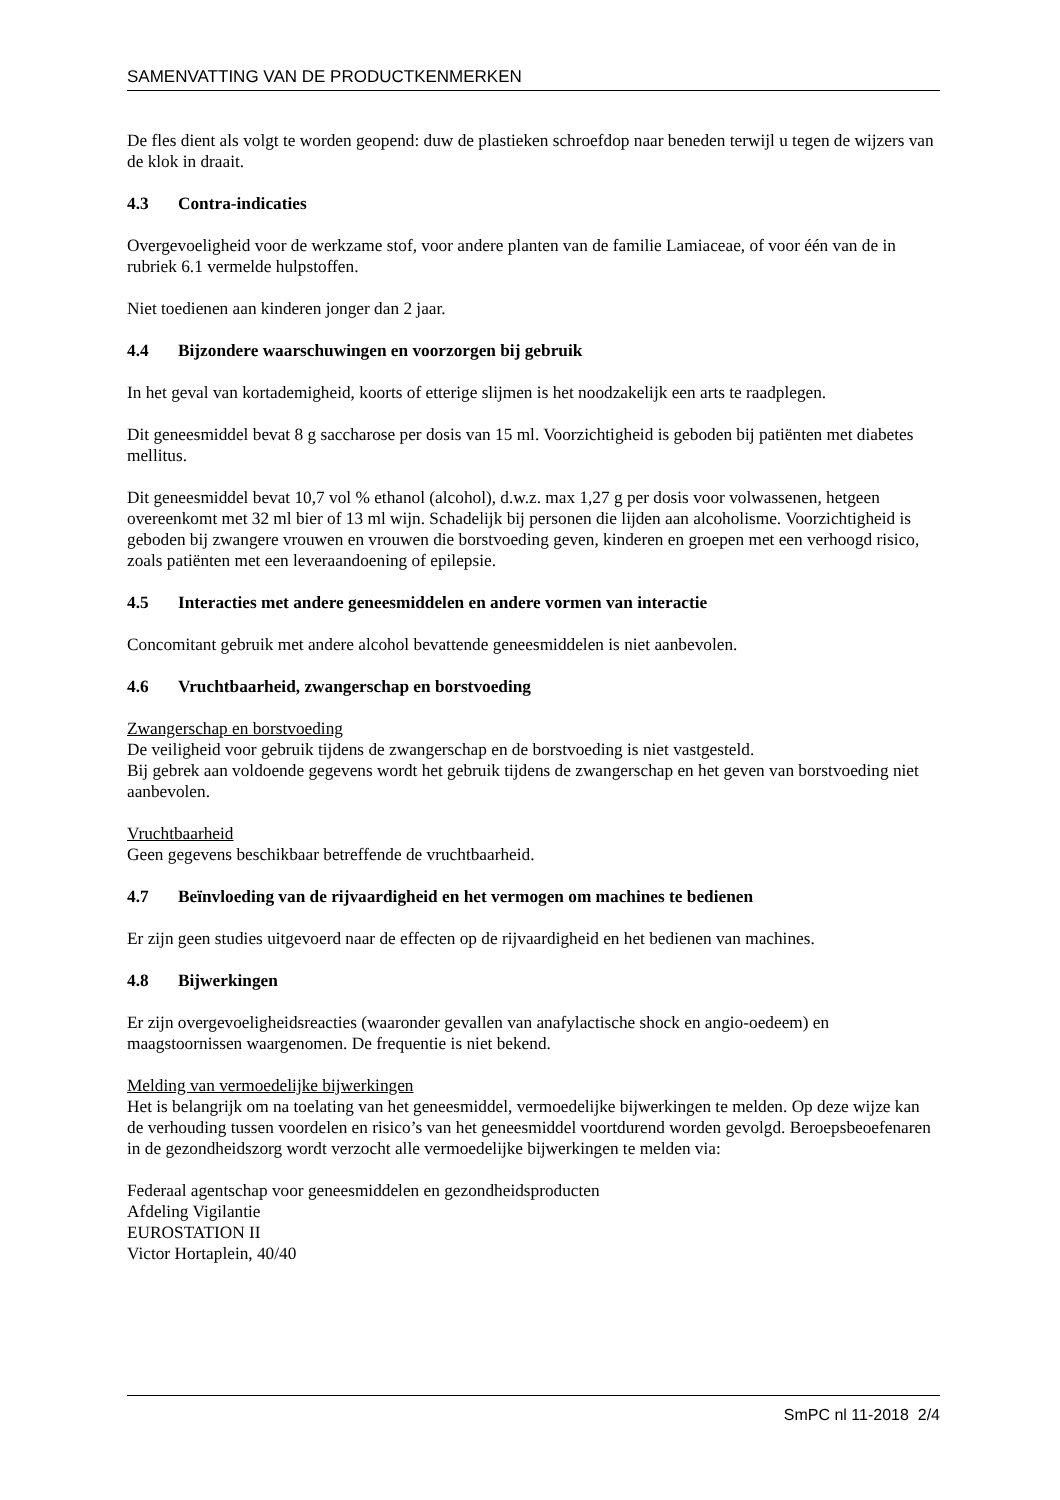SAMENVATTING VAN DE PRODUCTKENMERKEN
De fles dient als volgt te worden geopend: duw de plastieken schroefdop naar beneden terwijl u tegen de wijzers van de klok in draait.
4.3 Contra-indicaties
Overgevoeligheid voor de werkzame stof, voor andere planten van de familie Lamiaceae, of voor één van de in rubriek 6.1 vermelde hulpstoffen.
Niet toedienen aan kinderen jonger dan 2 jaar.
4.4 Bijzondere waarschuwingen en voorzorgen bij gebruik
In het geval van kortademigheid, koorts of etterige slijmen is het noodzakelijk een arts te raadplegen.
Dit geneesmiddel bevat 8 g saccharose per dosis van 15 ml. Voorzichtigheid is geboden bij patiënten met diabetes mellitus.
Dit geneesmiddel bevat 10,7 vol % ethanol (alcohol), d.w.z. max 1,27 g per dosis voor volwassenen, hetgeen overeenkomt met 32 ml bier of 13 ml wijn. Schadelijk bij personen die lijden aan alcoholisme. Voorzichtigheid is geboden bij zwangere vrouwen en vrouwen die borstvoeding geven, kinderen en groepen met een verhoogd risico, zoals patiënten met een leveraandoening of epilepsie.
4.5 Interacties met andere geneesmiddelen en andere vormen van interactie
Concomitant gebruik met andere alcohol bevattende geneesmiddelen is niet aanbevolen.
4.6 Vruchtbaarheid, zwangerschap en borstvoeding
Zwangerschap en borstvoeding
De veiligheid voor gebruik tijdens de zwangerschap en de borstvoeding is niet vastgesteld.
Bij gebrek aan voldoende gegevens wordt het gebruik tijdens de zwangerschap en het geven van borstvoeding niet aanbevolen.
Vruchtbaarheid
Geen gegevens beschikbaar betreffende de vruchtbaarheid.
4.7 Beïnvloeding van de rijvaardigheid en het vermogen om machines te bedienen
Er zijn geen studies uitgevoerd naar de effecten op de rijvaardigheid en het bedienen van machines.
4.8 Bijwerkingen
Er zijn overgevoeligheidsreacties (waaronder gevallen van anafylactische shock en angio-oedeem) en maagstoornissen waargenomen. De frequentie is niet bekend.
Melding van vermoedelijke bijwerkingen
Het is belangrijk om na toelating van het geneesmiddel, vermoedelijke bijwerkingen te melden. Op deze wijze kan de verhouding tussen voordelen en risico’s van het geneesmiddel voortdurend worden gevolgd. Beroepsbeoefenaren in de gezondheidszorg wordt verzocht alle vermoedelijke bijwerkingen te melden via:
Federaal agentschap voor geneesmiddelen en gezondheidsproducten
Afdeling Vigilantie
EUROSTATION II
Victor Hortaplein, 40/40
SmPC nl 11-2018 2/4